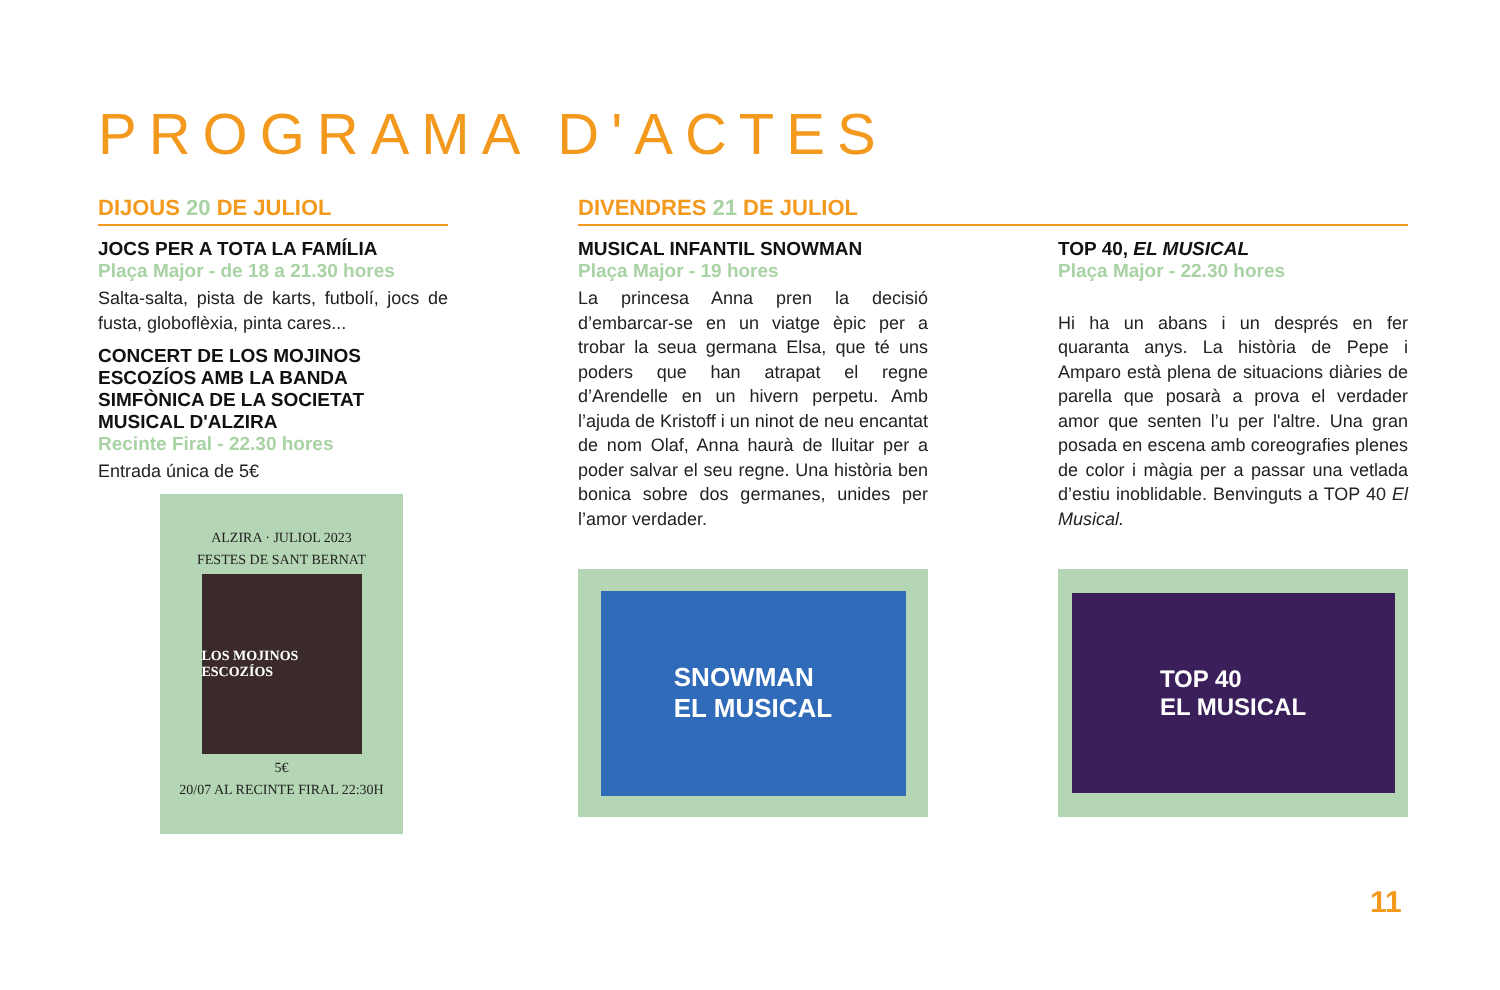PROGRAMA D'ACTES
DIJOUS 20 DE JULIOL
JOCS PER A TOTA LA FAMÍLIA
Plaça Major - de 18 a 21.30 hores
Salta-salta, pista de karts, futbolí, jocs de fusta, globoflèxia, pinta cares...
CONCERT DE LOS MOJINOS ESCOZÍOS AMB LA BANDA SIMFÒNICA DE LA SOCIETAT MUSICAL D'ALZIRA
Recinte Firal - 22.30 hores
Entrada única de 5€
ALZIRA · JULIOL 2023
FESTES DE SANT BERNAT
LOS MOJINOS ESCOZÍOS
5€
20/07 AL RECINTE FIRAL 22:30H
DIVENDRES 21 DE JULIOL
MUSICAL INFANTIL SNOWMAN
Plaça Major - 19 hores
La princesa Anna pren la decisió d’embarcar-se en un viatge èpic per a trobar la seua germana Elsa, que té uns poders que han atrapat el regne d’Arendelle en un hivern perpetu. Amb l’ajuda de Kristoff i un ninot de neu encantat de nom Olaf, Anna haurà de lluitar per a poder salvar el seu regne. Una història ben bonica sobre dos germanes, unides per l’amor verdader.
SNOWMAN
EL MUSICAL
TOP 40, EL MUSICAL
Plaça Major - 22.30 hores
Hi ha un abans i un després en fer quaranta anys. La història de Pepe i Amparo està plena de situacions diàries de parella que posarà a prova el verdader amor que senten l’u per l'altre. Una gran posada en escena amb coreografies plenes de color i màgia per a passar una vetlada d’estiu inoblidable. Benvinguts a TOP 40 El Musical.
TOP 40
EL MUSICAL
11